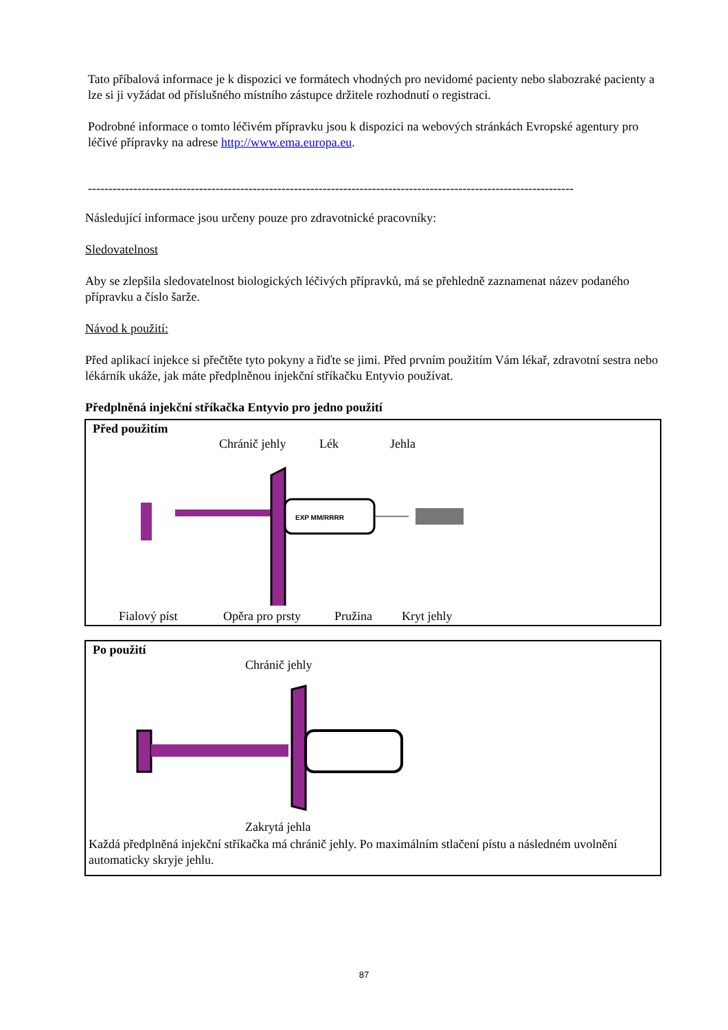Tato příbalová informace je k dispozici ve formátech vhodných pro nevidomé pacienty nebo slabozraké pacienty a lze si ji vyžádat od příslušného místního zástupce držitele rozhodnutí o registraci.
Podrobné informace o tomto léčivém přípravku jsou k dispozici na webových stránkách Evropské agentury pro léčivé přípravky na adrese http://www.ema.europa.eu.
----------------------------------------------------------------------------------------------------------------------
Následující informace jsou určeny pouze pro zdravotnické pracovníky:
Sledovatelnost
Aby se zlepšila sledovatelnost biologických léčivých přípravků, má se přehledně zaznamenat název podaného přípravku a číslo šarže.
Návod k použití:
Před aplikací injekce si přečtěte tyto pokyny a řiďte se jimi. Před prvním použitím Vám lékař, zdravotní sestra nebo lékárník ukáže, jak máte předplněnou injekční stříkačku Entyvio používat.
Předplněná injekční stříkačka Entyvio pro jedno použití
Před použitím
Chránič jehly Lék Jehla
EXP MM/RRRR
Fialový píst Opěra pro prsty Pružina Kryt jehly
Po použití
Chránič jehly
Zakrytá jehla
Každá předplněná injekční stříkačka má chránič jehly. Po maximálním stlačení pístu a následném uvolnění automaticky skryje jehlu.
87